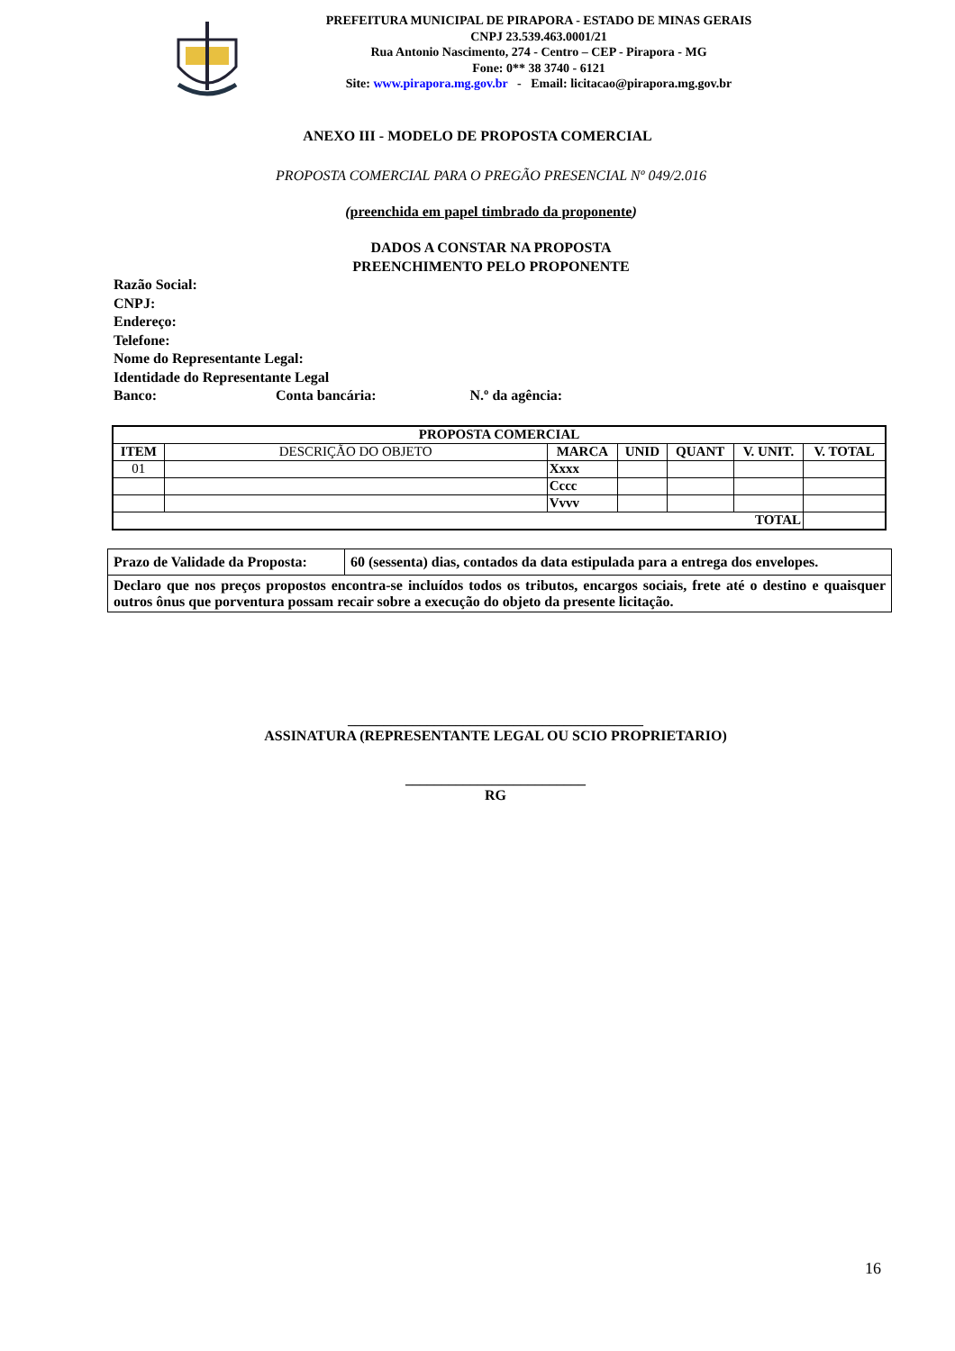PREFEITURA MUNICIPAL DE PIRAPORA - ESTADO DE MINAS GERAIS
CNPJ 23.539.463.0001/21
Rua Antonio Nascimento, 274 - Centro – CEP - Pirapora - MG
Fone: 0** 38 3740 - 6121
Site: www.pirapora.mg.gov.br - Email: licitacao@pirapora.mg.gov.br
ANEXO III - MODELO DE PROPOSTA COMERCIAL
PROPOSTA COMERCIAL PARA O PREGÃO PRESENCIAL Nº 049/2.016
(preenchida em papel timbrado da proponente)
DADOS A CONSTAR NA PROPOSTA
PREENCHIMENTO PELO PROPONENTE
Razão Social:
CNPJ:
Endereço:
Telefone:
Nome do Representante Legal:
Identidade do Representante Legal
Banco: Conta bancária: N.º da agência:
| PROPOSTA COMERCIAL | | | | | | |
| --- | --- | --- | --- | --- | --- | --- |
| ITEM | DESCRIÇÃO DO OBJETO | MARCA | UNID | QUANT | V. UNIT. | V. TOTAL |
| 01 | | Xxxx | | | | |
| | | Cccc | | | | |
| | | Vvvv | | | | |
| TOTAL | | | | | | |
| Prazo de Validade da Proposta: | 60 (sessenta) dias, contados da data estipulada para a entrega dos envelopes. |
| Declaro que nos preços propostos encontra-se incluídos todos os tributos, encargos sociais, frete até o destino e quaisquer outros ônus que porventura possam recair sobre a execução do objeto da presente licitação. | |
_________________________________________
ASSINATURA (REPRESENTANTE LEGAL OU SCIO PROPRIETARIO)
_________________________
RG
16